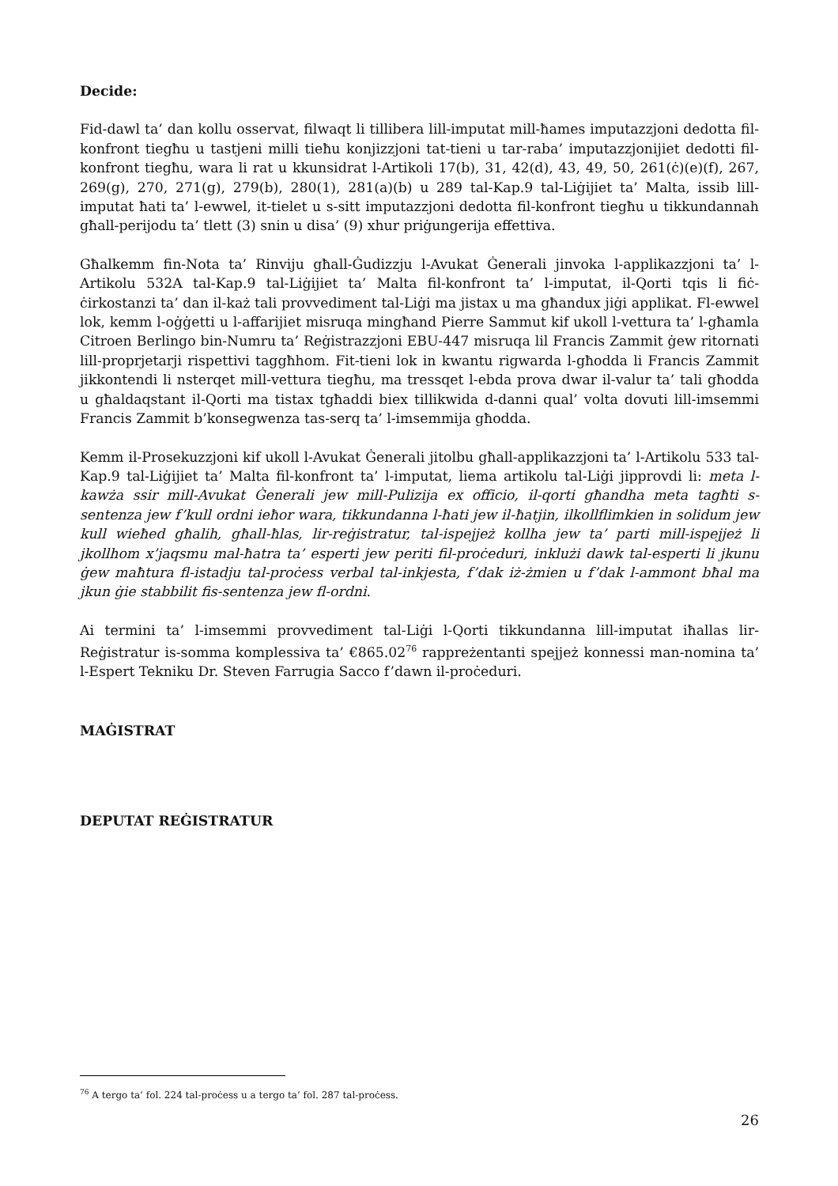Decide:
Fid-dawl ta’ dan kollu osservat, filwaqt li tillibera lill-imputat mill-ħames imputazzjoni dedotta fil-konfront tiegħu u tastjeni milli tieħu konjizzjoni tat-tieni u tar-raba’ imputazzjonijiet dedotti fil-konfront tiegħu, wara li rat u kkunsidrat l-Artikoli 17(b), 31, 42(d), 43, 49, 50, 261(ċ)(e)(f), 267, 269(g), 270, 271(g), 279(b), 280(1), 281(a)(b) u 289 tal-Kap.9 tal-Liġijiet ta’ Malta, issib lill-imputat ħati ta’ l-ewwel, it-tielet u s-sitt imputazzjoni dedotta fil-konfront tiegħu u tikkundannah għall-perijodu ta’ tlett (3) snin u disa’ (9) xhur priġungerija effettiva.
Għalkemm fin-Nota ta’ Rinviju għall-Ġudizzju l-Avukat Ġenerali jinvoka l-applikazzjoni ta’ l-Artikolu 532A tal-Kap.9 tal-Liġijiet ta’ Malta fil-konfront ta’ l-imputat, il-Qorti tqis li fiċ-ċirkostanzi ta’ dan il-każ tali provvediment tal-Liġi ma jistax u ma għandux jiġi applikat. Fl-ewwel lok, kemm l-oġġetti u l-affarijiet misruqa mingħand Pierre Sammut kif ukoll l-vettura ta’ l-għamla Citroen Berlingo bin-Numru ta’ Reġistrazzjoni EBU-447 misruqa lil Francis Zammit ġew ritornati lill-proprjetarji rispettivi taggħhom. Fit-tieni lok in kwantu rigwarda l-għodda li Francis Zammit jikkontendi li nsterqet mill-vettura tiegħu, ma tressqet l-ebda prova dwar il-valur ta’ tali għodda u għaldaqstant il-Qorti ma tistax tgħaddi biex tillikwida d-danni qual’ volta dovuti lill-imsemmi Francis Zammit b’konsegwenza tas-serq ta’ l-imsemmija għodda.
Kemm il-Prosekuzzjoni kif ukoll l-Avukat Ġenerali jitolbu għall-applikazzjoni ta’ l-Artikolu 533 tal-Kap.9 tal-Liġijiet ta’ Malta fil-konfront ta’ l-imputat, liema artikolu tal-Liġi jipprovdi li: meta l-kawża ssir mill-Avukat Ġenerali jew mill-Pulizija ex officio, il-qorti għandha meta tagħti s-sentenza jew f’kull ordni ieħor wara, tikkundanna l-ħati jew il-ħatjin, ilkollflimkien in solidum jew kull wieħed għalih, għall-ħlas, lir-reġistratur, tal-ispejjeż kollha jew ta’ parti mill-ispejjeż li jkollhom x’jaqsmu mal-ħatra ta’ esperti jew periti fil-proċeduri, inklużi dawk tal-esperti li jkunu ġew maħtura fl-istadju tal-proċess verbal tal-inkjesta, f’dak iż-żmien u f’dak l-ammont bħal ma jkun ġie stabbilit fis-sentenza jew fl-ordni.
Ai termini ta’ l-imsemmi provvediment tal-Liġi l-Qorti tikkundanna lill-imputat iħallas lir-Reġistratur is-somma komplessiva ta’ €865.02<sup>76</sup> rappreżentanti spejjeż konnessi man-nomina ta’ l-Espert Tekniku Dr. Steven Farrugia Sacco f’dawn il-proċeduri.
MAĠISTRAT
DEPUTAT REĠISTRATUR
<sup>76</sup> A tergo ta’ fol. 224 tal-proċess u a tergo ta’ fol. 287 tal-proċess.
26